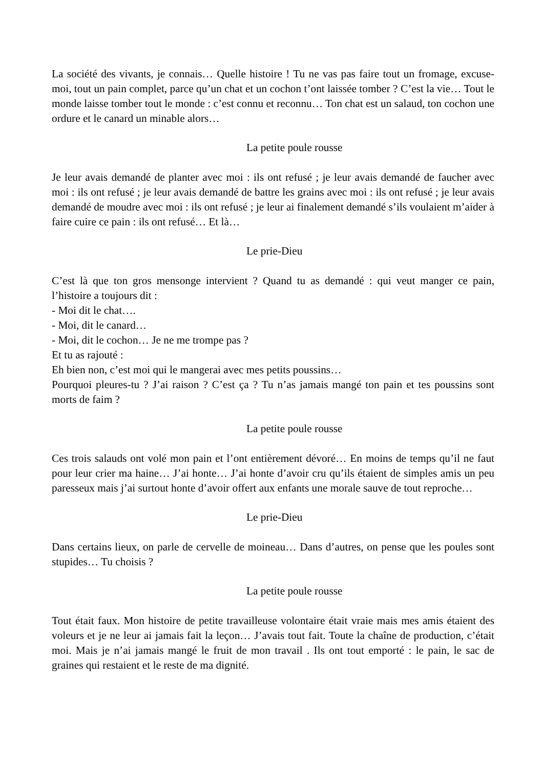La société des vivants, je connais… Quelle histoire ! Tu ne vas pas faire tout un fromage, excuse-moi, tout un pain complet, parce qu’un chat et un cochon t’ont laissée tomber ? C’est la vie… Tout le monde laisse tomber tout le monde : c’est connu et reconnu… Ton chat est un salaud, ton cochon une ordure et le canard un minable alors…
La petite poule rousse
Je leur avais demandé de planter avec moi : ils ont refusé ; je leur avais demandé de faucher avec moi : ils ont refusé ; je leur avais demandé de battre les grains avec moi : ils ont refusé ; je leur avais demandé de moudre avec moi : ils ont refusé ; je leur ai finalement demandé s’ils voulaient m’aider à faire cuire ce pain : ils ont refusé… Et là…
Le prie-Dieu
C’est là que ton gros mensonge intervient ? Quand tu as demandé : qui veut manger ce pain, l’histoire a toujours dit :
- Moi dit le chat….
- Moi, dit le canard…
- Moi, dit le cochon… Je ne me trompe pas ?
Et tu as rajouté :
Eh bien non, c’est moi qui le mangerai avec mes petits poussins…
Pourquoi pleures-tu ? J’ai raison ? C’est ça ? Tu n’as jamais mangé ton pain et tes poussins sont morts de faim ?
La petite poule rousse
Ces trois salauds ont volé mon pain et l’ont entièrement dévoré… En moins de temps qu’il ne faut pour leur crier ma haine… J’ai honte… J’ai honte d’avoir cru qu’ils étaient de simples amis un peu paresseux mais j’ai surtout honte d’avoir offert aux enfants une morale sauve de tout reproche…
Le prie-Dieu
Dans certains lieux, on parle de cervelle de moineau… Dans d’autres, on pense que les poules sont stupides… Tu choisis ?
La petite poule rousse
Tout était faux. Mon histoire de petite travailleuse volontaire était vraie mais mes amis étaient des voleurs et je ne leur ai jamais fait la leçon… J’avais tout fait. Toute la chaîne de production, c’était moi. Mais je n’ai jamais mangé le fruit de mon travail . Ils ont tout emporté : le pain, le sac de graines qui restaient et le reste de ma dignité.